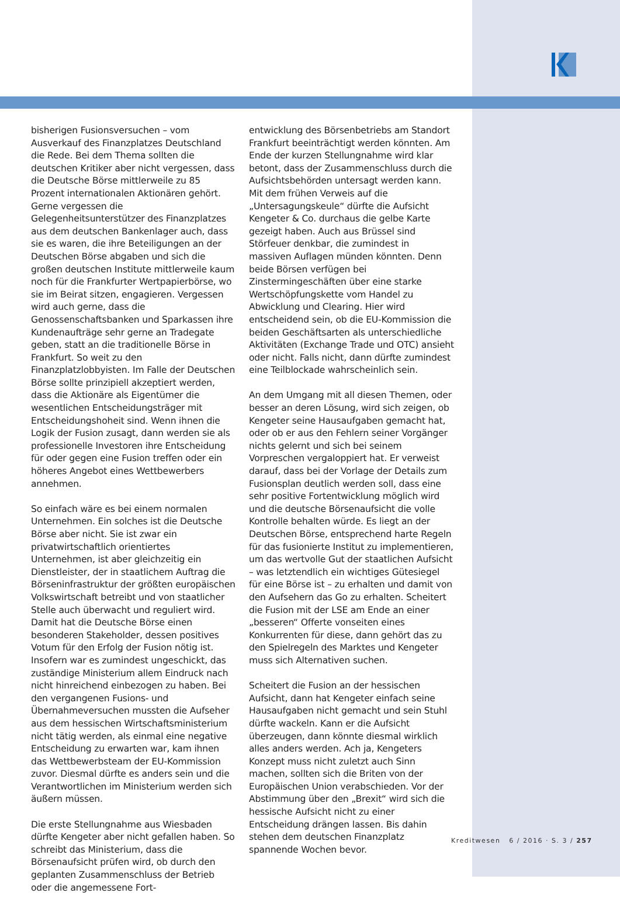bisherigen Fusionsversuchen – vom Ausverkauf des Finanzplatzes Deutschland die Rede. Bei dem Thema sollten die deutschen Kritiker aber nicht vergessen, dass die Deutsche Börse mittlerweile zu 85 Prozent internationalen Aktionären gehört. Gerne vergessen die Gelegenheitsunterstützer des Finanzplatzes aus dem deutschen Bankenlager auch, dass sie es waren, die ihre Beteiligungen an der Deutschen Börse abgaben und sich die großen deutschen Institute mittlerweile kaum noch für die Frankfurter Wertpapierbörse, wo sie im Beirat sitzen, engagieren. Vergessen wird auch gerne, dass die Genossenschaftsbanken und Sparkassen ihre Kundenaufträge sehr gerne an Tradegate geben, statt an die traditionelle Börse in Frankfurt. So weit zu den Finanzplatzlobbyisten. Im Falle der Deutschen Börse sollte prinzipiell akzeptiert werden, dass die Aktionäre als Eigentümer die wesentlichen Entscheidungsträger mit Entscheidungshoheit sind. Wenn ihnen die Logik der Fusion zusagt, dann werden sie als professionelle Investoren ihre Entscheidung für oder gegen eine Fusion treffen oder ein höheres Angebot eines Wettbewerbers annehmen.
So einfach wäre es bei einem normalen Unternehmen. Ein solches ist die Deutsche Börse aber nicht. Sie ist zwar ein privatwirtschaftlich orientiertes Unternehmen, ist aber gleichzeitig ein Dienstleister, der in staatlichem Auftrag die Börseninfrastruktur der größten europäischen Volkswirtschaft betreibt und von staatlicher Stelle auch überwacht und reguliert wird. Damit hat die Deutsche Börse einen besonderen Stakeholder, dessen positives Votum für den Erfolg der Fusion nötig ist. Insofern war es zumindest ungeschickt, das zuständige Ministerium allem Eindruck nach nicht hinreichend einbezogen zu haben. Bei den vergangenen Fusions- und Übernahmeversuchen mussten die Aufseher aus dem hessischen Wirtschaftsministerium nicht tätig werden, als einmal eine negative Entscheidung zu erwarten war, kam ihnen das Wettbewerbsteam der EU-Kommission zuvor. Diesmal dürfte es anders sein und die Verantwortlichen im Ministerium werden sich äußern müssen.
Die erste Stellungnahme aus Wiesbaden dürfte Kengeter aber nicht gefallen haben. So schreibt das Ministerium, dass die Börsenaufsicht prüfen wird, ob durch den geplanten Zusammenschluss der Betrieb oder die angemessene Fort-
entwicklung des Börsenbetriebs am Standort Frankfurt beeinträchtigt werden könnten. Am Ende der kurzen Stellungnahme wird klar betont, dass der Zusammenschluss durch die Aufsichtsbehörden untersagt werden kann. Mit dem frühen Verweis auf die „Untersagungskeule“ dürfte die Aufsicht Kengeter & Co. durchaus die gelbe Karte gezeigt haben. Auch aus Brüssel sind Störfeuer denkbar, die zumindest in massiven Auflagen münden könnten. Denn beide Börsen verfügen bei Zinstermingeschäften über eine starke Wertschöpfungskette vom Handel zu Abwicklung und Clearing. Hier wird entscheidend sein, ob die EU-Kommission die beiden Geschäftsarten als unterschiedliche Aktivitäten (Exchange Trade und OTC) ansieht oder nicht. Falls nicht, dann dürfte zumindest eine Teilblockade wahrscheinlich sein.
An dem Umgang mit all diesen Themen, oder besser an deren Lösung, wird sich zeigen, ob Kengeter seine Hausaufgaben gemacht hat, oder ob er aus den Fehlern seiner Vorgänger nichts gelernt und sich bei seinem Vorpreschen vergaloppiert hat. Er verweist darauf, dass bei der Vorlage der Details zum Fusionsplan deutlich werden soll, dass eine sehr positive Fortentwicklung möglich wird und die deutsche Börsenaufsicht die volle Kontrolle behalten würde. Es liegt an der Deutschen Börse, entsprechend harte Regeln für das fusionierte Institut zu implementieren, um das wertvolle Gut der staatlichen Aufsicht – was letztendlich ein wichtiges Gütesiegel für eine Börse ist – zu erhalten und damit von den Aufsehern das Go zu erhalten. Scheitert die Fusion mit der LSE am Ende an einer „besseren“ Offerte vonseiten eines Konkurrenten für diese, dann gehört das zu den Spielregeln des Marktes und Kengeter muss sich Alternativen suchen.
Scheitert die Fusion an der hessischen Aufsicht, dann hat Kengeter einfach seine Hausaufgaben nicht gemacht und sein Stuhl dürfte wackeln. Kann er die Aufsicht überzeugen, dann könnte diesmal wirklich alles anders werden. Ach ja, Kengeters Konzept muss nicht zuletzt auch Sinn machen, sollten sich die Briten von der Europäischen Union verabschieden. Vor der Abstimmung über den „Brexit“ wird sich die hessische Aufsicht nicht zu einer Entscheidung drängen lassen. Bis dahin stehen dem deutschen Finanzplatz spannende Wochen bevor.
Kreditwesen 6 / 2016 · S. 3 / 257